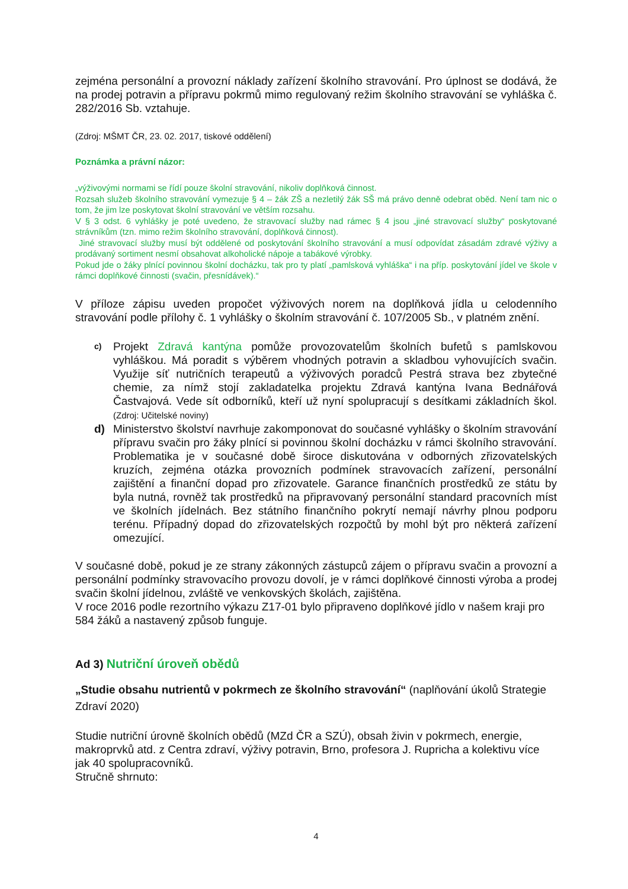zejména personální a provozní náklady zařízení školního stravování. Pro úplnost se dodává, že na prodej potravin a přípravu pokrmů mimo regulovaný režim školního stravování se vyhláška č. 282/2016 Sb. vztahuje.
(Zdroj: MŠMT ČR, 23. 02. 2017, tiskové oddělení)
Poznámka a právní názor:
„výživovými normami se řídí pouze školní stravování, nikoliv doplňková činnost.
Rozsah služeb školního stravování vymezuje § 4 – žák ZŠ a nezletilý žák SŠ má právo denně odebrat oběd. Není tam nic o tom, že jim lze poskytovat školní stravování ve větším rozsahu.
V § 3 odst. 6 vyhlášky je poté uvedeno, že stravovací služby nad rámec § 4 jsou „jiné stravovací služby“ poskytované strávníkům (tzn. mimo režim školního stravování, doplňková činnost).
Jiné stravovací služby musí být oddělené od poskytování školního stravování a musí odpovídat zásadám zdravé výživy a prodávaný sortiment nesmí obsahovat alkoholické nápoje a tabákové výrobky.
Pokud jde o žáky plnící povinnou školní docházku, tak pro ty platí „pamlsková vyhláška“ i na příp. poskytování jídel ve škole v rámci doplňkové činnosti (svačin, přesnídávek).“
V příloze zápisu uveden propočet výživových norem na doplňková jídla u celodenního stravování podle přílohy č. 1 vyhlášky o školním stravování č. 107/2005 Sb., v platném znění.
c) Projekt Zdravá kantýna pomůže provozovatelům školních bufetů s pamlskovou vyhláškou. Má poradit s výběrem vhodných potravin a skladbou vyhovujících svačin. Využije síť nutričních terapeutů a výživových poradců Pestrá strava bez zbytečné chemie, za nímž stojí zakladatelka projektu Zdravá kantýna Ivana Bednářová Častvajová. Vede sít odborníků, kteří už nyní spolupracují s desítkami základních škol. (Zdroj: Učitelské noviny)
d) Ministerstvo školství navrhuje zakomponovat do současné vyhlášky o školním stravování přípravu svačin pro žáky plnící si povinnou školní docházku v rámci školního stravování. Problematika je v současné době široce diskutována v odborných zřizovatelských kruzích, zejména otázka provozních podmínek stravovacích zařízení, personální zajištění a finanční dopad pro zřizovatele. Garance finančních prostředků ze státu by byla nutná, rovněž tak prostředků na připravovaný personální standard pracovních míst ve školních jídelnách. Bez státního finančního pokrytí nemají návrhy plnou podporu terénu. Případný dopad do zřizovatelských rozpočtů by mohl být pro některá zařízení omezující.
V současné době, pokud je ze strany zákonných zástupců zájem o přípravu svačin a provozní a personální podmínky stravovacího provozu dovolí, je v rámci doplňkové činnosti výroba a prodej svačin školní jídelnou, zvláště ve venkovských školách, zajištěna.
V roce 2016 podle rezortního výkazu Z17-01 bylo připraveno doplňkové jídlo v našem kraji pro 584 žáků a nastavený způsob funguje.
Ad 3) Nutriční úroveň obědů
„Studie obsahu nutrientů v pokrmech ze školního stravování“ (naplňování úkolů Strategie Zdraví 2020)
Studie nutriční úrovně školních obědů (MZd ČR a SZÚ), obsah živin v pokrmech, energie, makroprvků atd. z Centra zdraví, výživy potravin, Brno, profesora J. Rupricha a kolektivu více jak 40 spolupracovníků.
Stručně shrnuto:
4